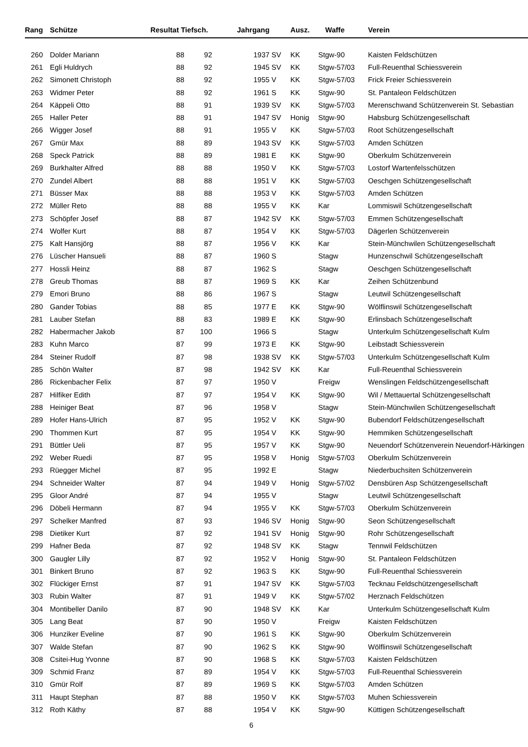| Rang | Schütze | Resultat Tiefsch. | | Jahrgang | | Ausz. | Waffe | Verein |
| --- | --- | --- | --- | --- | --- | --- | --- | --- |
| 260 | Dolder Mariann | 88 | 92 | 1937 | SV | KK | Stgw-90 | Kaisten Feldschützen |
| 261 | Egli Huldrych | 88 | 92 | 1945 | SV | KK | Stgw-57/03 | Full-Reuenthal Schiessverein |
| 262 | Simonett Christoph | 88 | 92 | 1955 | V | KK | Stgw-57/03 | Frick Freier Schiessverein |
| 263 | Widmer Peter | 88 | 92 | 1961 | S | KK | Stgw-90 | St. Pantaleon Feldschützen |
| 264 | Käppeli Otto | 88 | 91 | 1939 | SV | KK | Stgw-57/03 | Merenschwand Schützenverein St. Sebastian |
| 265 | Haller Peter | 88 | 91 | 1947 | SV | Honig | Stgw-90 | Habsburg Schützengesellschaft |
| 266 | Wigger Josef | 88 | 91 | 1955 | V | KK | Stgw-57/03 | Root Schützengesellschaft |
| 267 | Gmür Max | 88 | 89 | 1943 | SV | KK | Stgw-57/03 | Amden Schützen |
| 268 | Speck Patrick | 88 | 89 | 1981 | E | KK | Stgw-90 | Oberkulm Schützenverein |
| 269 | Burkhalter Alfred | 88 | 88 | 1950 | V | KK | Stgw-57/03 | Lostorf Wartenfelsschützen |
| 270 | Zundel Albert | 88 | 88 | 1951 | V | KK | Stgw-57/03 | Oeschgen Schützengesellschaft |
| 271 | Büsser Max | 88 | 88 | 1953 | V | KK | Stgw-57/03 | Amden Schützen |
| 272 | Müller Reto | 88 | 88 | 1955 | V | KK | Kar | Lommiswil Schützengesellschaft |
| 273 | Schöpfer Josef | 88 | 87 | 1942 | SV | KK | Stgw-57/03 | Emmen Schützengesellschaft |
| 274 | Wolfer Kurt | 88 | 87 | 1954 | V | KK | Stgw-57/03 | Dägerlen Schützenverein |
| 275 | Kalt Hansjörg | 88 | 87 | 1956 | V | KK | Kar | Stein-Münchwilen Schützengesellschaft |
| 276 | Lüscher Hansueli | 88 | 87 | 1960 | S | | Stagw | Hunzenschwil Schützengesellschaft |
| 277 | Hossli Heinz | 88 | 87 | 1962 | S | | Stagw | Oeschgen Schützengesellschaft |
| 278 | Greub Thomas | 88 | 87 | 1969 | S | KK | Kar | Zeihen Schützenbund |
| 279 | Emori Bruno | 88 | 86 | 1967 | S | | Stagw | Leutwil Schützengesellschaft |
| 280 | Gander Tobias | 88 | 85 | 1977 | E | KK | Stgw-90 | Wölflinswil Schützengesellschaft |
| 281 | Lauber Stefan | 88 | 83 | 1989 | E | KK | Stgw-90 | Erlinsbach Schützengesellschaft |
| 282 | Habermacher Jakob | 87 | 100 | 1966 | S | | Stagw | Unterkulm Schützengesellschaft Kulm |
| 283 | Kuhn Marco | 87 | 99 | 1973 | E | KK | Stgw-90 | Leibstadt Schiessverein |
| 284 | Steiner Rudolf | 87 | 98 | 1938 | SV | KK | Stgw-57/03 | Unterkulm Schützengesellschaft Kulm |
| 285 | Schön Walter | 87 | 98 | 1942 | SV | KK | Kar | Full-Reuenthal Schiessverein |
| 286 | Rickenbacher Felix | 87 | 97 | 1950 | V | | Freigw | Wenslingen Feldschützengesellschaft |
| 287 | Hilfiker Edith | 87 | 97 | 1954 | V | KK | Stgw-90 | Wil / Mettauertal Schützengesellschaft |
| 288 | Heiniger Beat | 87 | 96 | 1958 | V | | Stagw | Stein-Münchwilen Schützengesellschaft |
| 289 | Hofer Hans-Ulrich | 87 | 95 | 1952 | V | KK | Stgw-90 | Bubendorf Feldschützengesellschaft |
| 290 | Thommen Kurt | 87 | 95 | 1954 | V | KK | Stgw-90 | Hemmiken Schützengesellschaft |
| 291 | Büttler Ueli | 87 | 95 | 1957 | V | KK | Stgw-90 | Neuendorf Schützenverein Neuendorf-Härkingen |
| 292 | Weber Ruedi | 87 | 95 | 1958 | V | Honig | Stgw-57/03 | Oberkulm Schützenverein |
| 293 | Rüegger Michel | 87 | 95 | 1992 | E | | Stagw | Niederbuchsiten Schützenverein |
| 294 | Schneider Walter | 87 | 94 | 1949 | V | Honig | Stgw-57/02 | Densbüren Asp Schützengesellschaft |
| 295 | Gloor André | 87 | 94 | 1955 | V | | Stagw | Leutwil Schützengesellschaft |
| 296 | Döbeli Hermann | 87 | 94 | 1955 | V | KK | Stgw-57/03 | Oberkulm Schützenverein |
| 297 | Schelker Manfred | 87 | 93 | 1946 | SV | Honig | Stgw-90 | Seon Schützengesellschaft |
| 298 | Dietiker Kurt | 87 | 92 | 1941 | SV | Honig | Stgw-90 | Rohr Schützengesellschaft |
| 299 | Hafner Beda | 87 | 92 | 1948 | SV | KK | Stagw | Tennwil Feldschützen |
| 300 | Gaugler Lilly | 87 | 92 | 1952 | V | Honig | Stgw-90 | St. Pantaleon Feldschützen |
| 301 | Binkert Bruno | 87 | 92 | 1963 | S | KK | Stgw-90 | Full-Reuenthal Schiessverein |
| 302 | Flückiger Ernst | 87 | 91 | 1947 | SV | KK | Stgw-57/03 | Tecknau Feldschützengesellschaft |
| 303 | Rubin Walter | 87 | 91 | 1949 | V | KK | Stgw-57/02 | Herznach Feldschützen |
| 304 | Montibeller Danilo | 87 | 90 | 1948 | SV | KK | Kar | Unterkulm Schützengesellschaft Kulm |
| 305 | Lang Beat | 87 | 90 | 1950 | V | | Freigw | Kaisten Feldschützen |
| 306 | Hunziker Eveline | 87 | 90 | 1961 | S | KK | Stgw-90 | Oberkulm Schützenverein |
| 307 | Walde Stefan | 87 | 90 | 1962 | S | KK | Stgw-90 | Wölflinswil Schützengesellschaft |
| 308 | Csitei-Hug Yvonne | 87 | 90 | 1968 | S | KK | Stgw-57/03 | Kaisten Feldschützen |
| 309 | Schmid Franz | 87 | 89 | 1954 | V | KK | Stgw-57/03 | Full-Reuenthal Schiessverein |
| 310 | Gmür Rolf | 87 | 89 | 1969 | S | KK | Stgw-57/03 | Amden Schützen |
| 311 | Haupt Stephan | 87 | 88 | 1950 | V | KK | Stgw-57/03 | Muhen Schiessverein |
| 312 | Roth Käthy | 87 | 88 | 1954 | V | KK | Stgw-90 | Küttigen Schützengesellschaft |
6